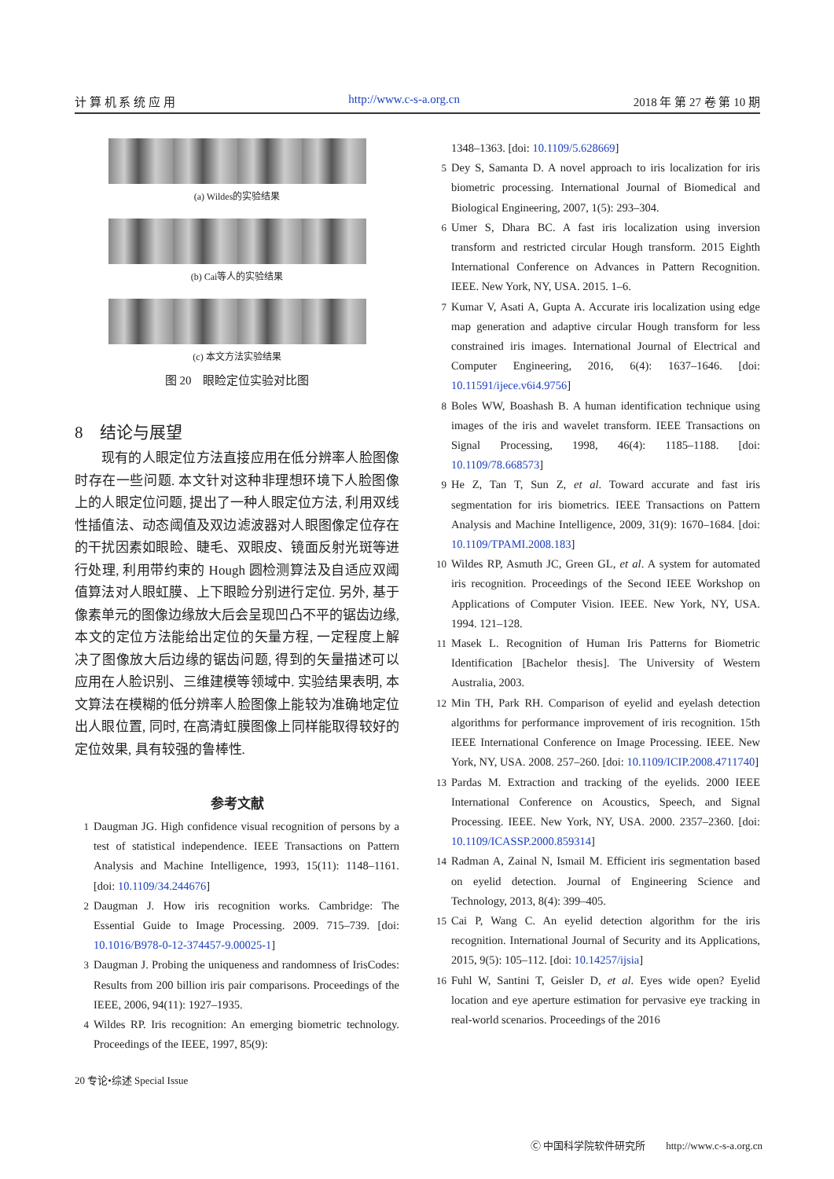计 算 机 系 统 应 用 http://www.c-s-a.org.cn 2018 年 第 27 卷 第 10 期
(a) Wildes的实验结果
(b) Cai等人的实验结果
(c) 本文方法实验结果
图 20　眼睑定位实验对比图
8　结论与展望
现有的人眼定位方法直接应用在低分辨率人脸图像时存在一些问题. 本文针对这种非理想环境下人脸图像上的人眼定位问题, 提出了一种人眼定位方法, 利用双线性插值法、动态阈值及双边滤波器对人眼图像定位存在的干扰因素如眼睑、睫毛、双眼皮、镜面反射光斑等进行处理, 利用带约束的 Hough 圆检测算法及自适应双阈值算法对人眼虹膜、上下眼睑分别进行定位. 另外, 基于像素单元的图像边缘放大后会呈现凹凸不平的锯齿边缘, 本文的定位方法能给出定位的矢量方程, 一定程度上解决了图像放大后边缘的锯齿问题, 得到的矢量描述可以应用在人脸识别、三维建模等领域中. 实验结果表明, 本文算法在模糊的低分辨率人脸图像上能较为准确地定位出人眼位置, 同时, 在高清虹膜图像上同样能取得较好的定位效果, 具有较强的鲁棒性.
参考文献
1 Daugman JG. High confidence visual recognition of persons by a test of statistical independence. IEEE Transactions on Pattern Analysis and Machine Intelligence, 1993, 15(11): 1148–1161. [doi: 10.1109/34.244676]
2 Daugman J. How iris recognition works. Cambridge: The Essential Guide to Image Processing. 2009. 715–739. [doi: 10.1016/B978-0-12-374457-9.00025-1]
3 Daugman J. Probing the uniqueness and randomness of IrisCodes: Results from 200 billion iris pair comparisons. Proceedings of the IEEE, 2006, 94(11): 1927–1935.
4 Wildes RP. Iris recognition: An emerging biometric technology. Proceedings of the IEEE, 1997, 85(9):
1348–1363. [doi: 10.1109/5.628669]
5 Dey S, Samanta D. A novel approach to iris localization for iris biometric processing. International Journal of Biomedical and Biological Engineering, 2007, 1(5): 293–304.
6 Umer S, Dhara BC. A fast iris localization using inversion transform and restricted circular Hough transform. 2015 Eighth International Conference on Advances in Pattern Recognition. IEEE. New York, NY, USA. 2015. 1–6.
7 Kumar V, Asati A, Gupta A. Accurate iris localization using edge map generation and adaptive circular Hough transform for less constrained iris images. International Journal of Electrical and Computer Engineering, 2016, 6(4): 1637–1646. [doi: 10.11591/ijece.v6i4.9756]
8 Boles WW, Boashash B. A human identification technique using images of the iris and wavelet transform. IEEE Transactions on Signal Processing, 1998, 46(4): 1185–1188. [doi: 10.1109/78.668573]
9 He Z, Tan T, Sun Z, et al. Toward accurate and fast iris segmentation for iris biometrics. IEEE Transactions on Pattern Analysis and Machine Intelligence, 2009, 31(9): 1670–1684. [doi: 10.1109/TPAMI.2008.183]
10 Wildes RP, Asmuth JC, Green GL, et al. A system for automated iris recognition. Proceedings of the Second IEEE Workshop on Applications of Computer Vision. IEEE. New York, NY, USA. 1994. 121–128.
11 Masek L. Recognition of Human Iris Patterns for Biometric Identification [Bachelor thesis]. The University of Western Australia, 2003.
12 Min TH, Park RH. Comparison of eyelid and eyelash detection algorithms for performance improvement of iris recognition. 15th IEEE International Conference on Image Processing. IEEE. New York, NY, USA. 2008. 257–260. [doi: 10.1109/ICIP.2008.4711740]
13 Pardas M. Extraction and tracking of the eyelids. 2000 IEEE International Conference on Acoustics, Speech, and Signal Processing. IEEE. New York, NY, USA. 2000. 2357–2360. [doi: 10.1109/ICASSP.2000.859314]
14 Radman A, Zainal N, Ismail M. Efficient iris segmentation based on eyelid detection. Journal of Engineering Science and Technology, 2013, 8(4): 399–405.
15 Cai P, Wang C. An eyelid detection algorithm for the iris recognition. International Journal of Security and its Applications, 2015, 9(5): 105–112. [doi: 10.14257/ijsia]
16 Fuhl W, Santini T, Geisler D, et al. Eyes wide open? Eyelid location and eye aperture estimation for pervasive eye tracking in real-world scenarios. Proceedings of the 2016
20 专论•综述 Special Issue
Ⓒ 中国科学院软件研究所　　http://www.c-s-a.org.cn